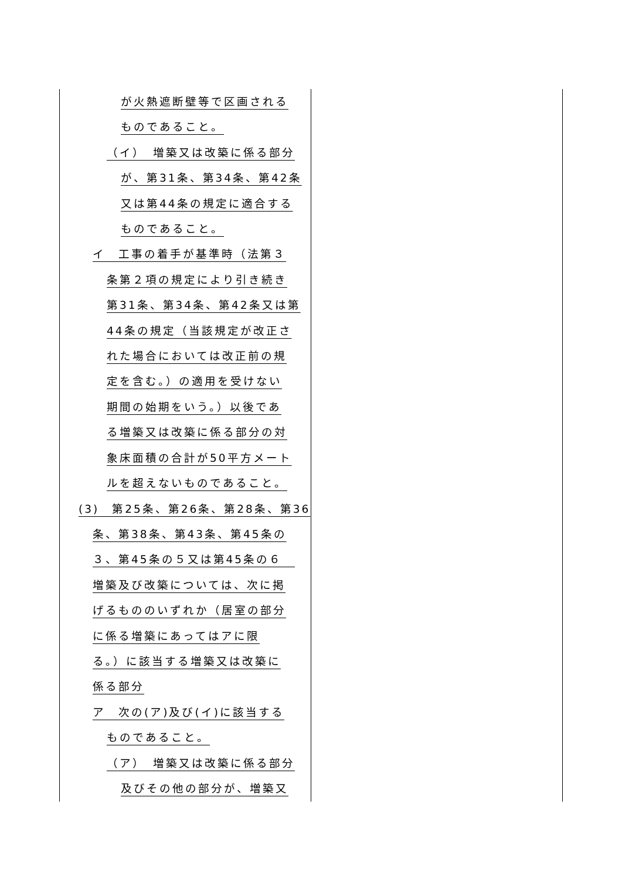| が火熱遮断壁等で区画される ものであること。 （イ） 増築又は改築に係る部分 が、第31条、第34条、第42条 又は第44条の規定に適合する ものであること。 イ 工事の着手が基準時（法第３ 条第２項の規定により引き続き 第31条、第34条、第42条又は第 44条の規定（当該規定が改正さ れた場合においては改正前の規 定を含む。）の適用を受けない 期間の始期をいう。）以後であ る増築又は改築に係る部分の対 象床面積の合計が50平方メート ルを超えないものであること。 (3) 第25条、第26条、第28条、第36 条、第38条、第43条、第45条の ３、第45条の５又は第45条の６ 増築及び改築については、次に掲 げるもののいずれか（居室の部分 に係る増築にあってはアに限 る。）に該当する増築又は改築に 係る部分 ア 次の(ア)及び(イ)に該当する ものであること。 （ア） 増築又は改築に係る部分 及びその他の部分が、増築又 | |